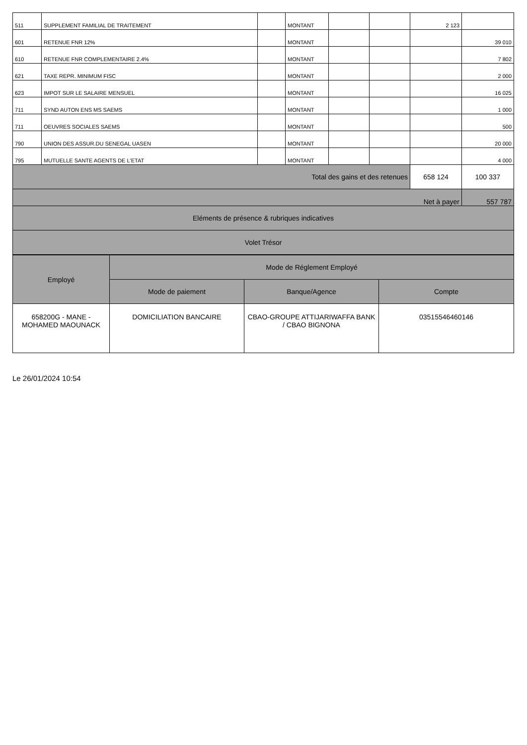| 511 | SUPPLEMENT FAMILIAL DE TRAITEMENT | | MONTANT | | | 2 123 | |
| 601 | RETENUE FNR 12% | | MONTANT | | | | 39 010 |
| 610 | RETENUE FNR COMPLEMENTAIRE 2.4% | | MONTANT | | | | 7 802 |
| 621 | TAXE REPR. MINIMUM FISC | | MONTANT | | | | 2 000 |
| 623 | IMPOT SUR LE SALAIRE MENSUEL | | MONTANT | | | | 16 025 |
| 711 | SYND AUTON ENS MS SAEMS | | MONTANT | | | | 1 000 |
| 711 | OEUVRES SOCIALES SAEMS | | MONTANT | | | | 500 |
| 790 | UNION DES ASSUR.DU SENEGAL UASEN | | MONTANT | | | | 20 000 |
| 795 | MUTUELLE SANTE AGENTS DE L'ETAT | | MONTANT | | | | 4 000 |
| Total des gains et des retenues | | | | | | 658 124 | 100 337 |
| Net à payer | | | | | | | 557 787 |
| Eléments de présence & rubriques indicatives | | | | | | | |
| Volet Trésor | | | | | | | |
| Employé | Mode de Réglement Employé | | |
| --- | --- | --- | --- |
| | Mode de paiement | Banque/Agence | Compte |
| 658200G - MANE - MOHAMED MAOUNACK | DOMICILIATION BANCAIRE | CBAO-GROUPE ATTIJARIWAFFA BANK / CBAO BIGNONA | 03515546460146 |
Le 26/01/2024 10:54